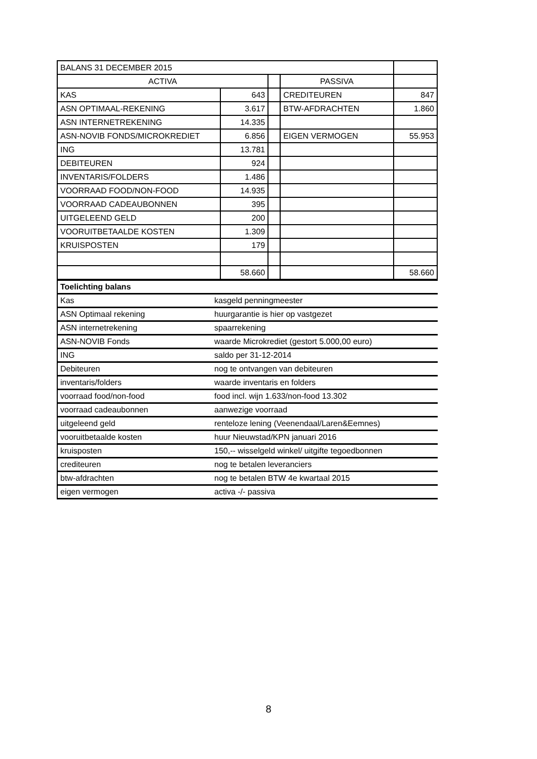| BALANS 31 DECEMBER 2015 | | | | |
| ACTIVA | | | PASSIVA | |
| KAS | 643 | | CREDITEUREN | 847 |
| ASN OPTIMAAL-REKENING | 3.617 | | BTW-AFDRACHTEN | 1.860 |
| ASN INTERNETREKENING | 14.335 | | | |
| ASN-NOVIB FONDS/MICROKREDIET | 6.856 | | EIGEN VERMOGEN | 55.953 |
| ING | 13.781 | | | |
| DEBITEUREN | 924 | | | |
| INVENTARIS/FOLDERS | 1.486 | | | |
| VOORRAAD FOOD/NON-FOOD | 14.935 | | | |
| VOORRAAD CADEAUBONNEN | 395 | | | |
| UITGELEEND GELD | 200 | | | |
| VOORUITBETAALDE KOSTEN | 1.309 | | | |
| KRUISPOSTEN | 179 | | | |
| | 58.660 | | | 58.660 |
| Toelichting balans | |
| Kas | kasgeld penningmeester |
| ASN Optimaal rekening | huurgarantie is hier op vastgezet |
| ASN internetrekening | spaarrekening |
| ASN-NOVIB Fonds | waarde Microkrediet (gestort 5.000,00 euro) |
| ING | saldo per 31-12-2014 |
| Debiteuren | nog te ontvangen van debiteuren |
| inventaris/folders | waarde inventaris en folders |
| voorraad food/non-food | food incl. wijn 1.633/non-food 13.302 |
| voorraad cadeaubonnen | aanwezige voorraad |
| uitgeleend geld | renteloze lening (Veenendaal/Laren&Eemnes) |
| vooruitbetaalde kosten | huur Nieuwstad/KPN januari 2016 |
| kruisposten | 150,-- wisselgeld winkel/ uitgifte tegoedbonnen |
| crediteuren | nog te betalen leveranciers |
| btw-afdrachten | nog te betalen BTW 4e kwartaal 2015 |
| eigen vermogen | activa -/- passiva |
8